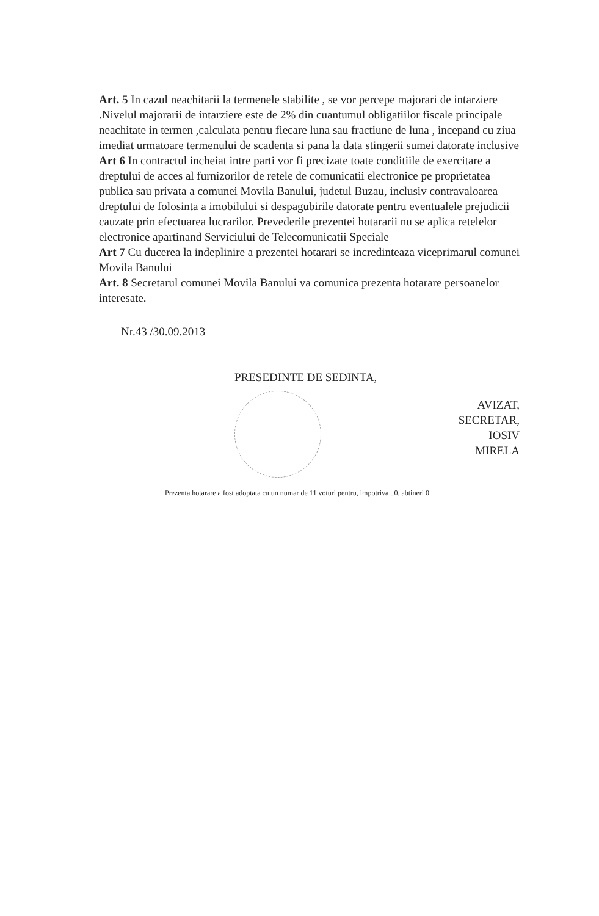Art. 5 In cazul neachitarii la termenele stabilite , se vor percepe majorari de intarziere .Nivelul majorarii de intarziere este de 2% din cuantumul obligatiilor fiscale principale neachitate in termen ,calculata pentru fiecare luna sau fractiune de luna , incepand cu ziua imediat urmatoare termenului de scadenta si pana la data stingerii sumei datorate inclusive
Art 6 In contractul incheiat intre parti vor fi precizate toate conditiile de exercitare a dreptului de acces al furnizorilor de retele de comunicatii electronice pe proprietatea publica sau privata a comunei Movila Banului, judetul Buzau, inclusiv contravaloarea dreptului de folosinta a imobilului si despagubirile datorate pentru eventualele prejudicii cauzate prin efectuarea lucrarilor. Prevederile prezentei hotararii nu se aplica retelelor electronice apartinand Serviciului de Telecomunicatii Speciale
Art 7 Cu ducerea la indeplinire a prezentei hotarari se incredinteaza viceprimarul comunei Movila Banului
Art. 8 Secretarul comunei Movila Banului va comunica prezenta hotarare persoanelor interesate.
Nr.43 /30.09.2013
PRESEDINTE DE SEDINTA,
AVIZAT,
SECRETAR,
IOSIV
MIRELA
Prezenta hotarare a fost adoptata cu un numar de 11 voturi pentru, impotriva _0, abtineri 0